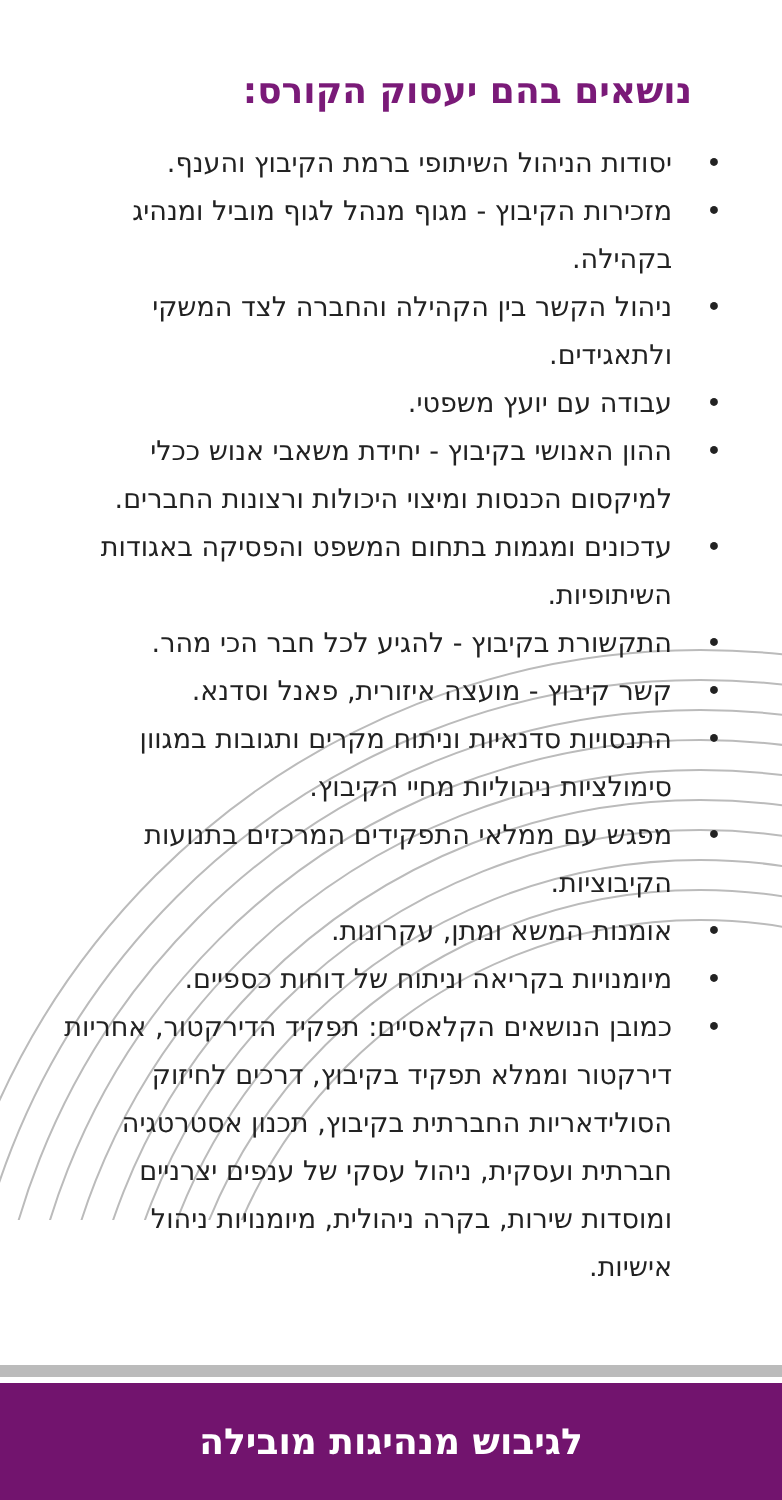נושאים בהם יעסוק הקורס:
• יסודות הניהול השיתופי ברמת הקיבוץ והענף.
• מזכירות הקיבוץ - מגוף מנהל לגוף מוביל ומנהיג בקהילה.
• ניהול הקשר בין הקהילה והחברה לצד המשקי ולתאגידים.
• עבודה עם יועץ משפטי.
• ההון האנושי בקיבוץ - יחידת משאבי אנוש ככלי למיקסום הכנסות ומיצוי היכולות ורצונות החברים.
• עדכונים ומגמות בתחום המשפט והפסיקה באגודות השיתופיות.
• התקשורת בקיבוץ - להגיע לכל חבר הכי מהר.
• קשר קיבוץ - מועצה איזורית, פאנל וסדנא.
• התנסויות סדנאיות וניתוח מקרים ותגובות במגוון סימולציות ניהוליות מחיי הקיבוץ.
• מפגש עם ממלאי התפקידים המרכזים בתנועות הקיבוציות.
• אומנות המשא ומתן, עקרונות.
• מיומנויות בקריאה וניתוח של דוחות כספיים.
• כמובן הנושאים הקלאסיים: תפקיד הדירקטור, אחריות דירקטור וממלא תפקיד בקיבוץ, דרכים לחיזוק הסולידאריות החברתית בקיבוץ, תכנון אסטרטגיה חברתית ועסקית, ניהול עסקי של ענפים יצרניים ומוסדות שירות, בקרה ניהולית, מיומנויות ניהול אישיות.
לגיבוש מנהיגות מובילה